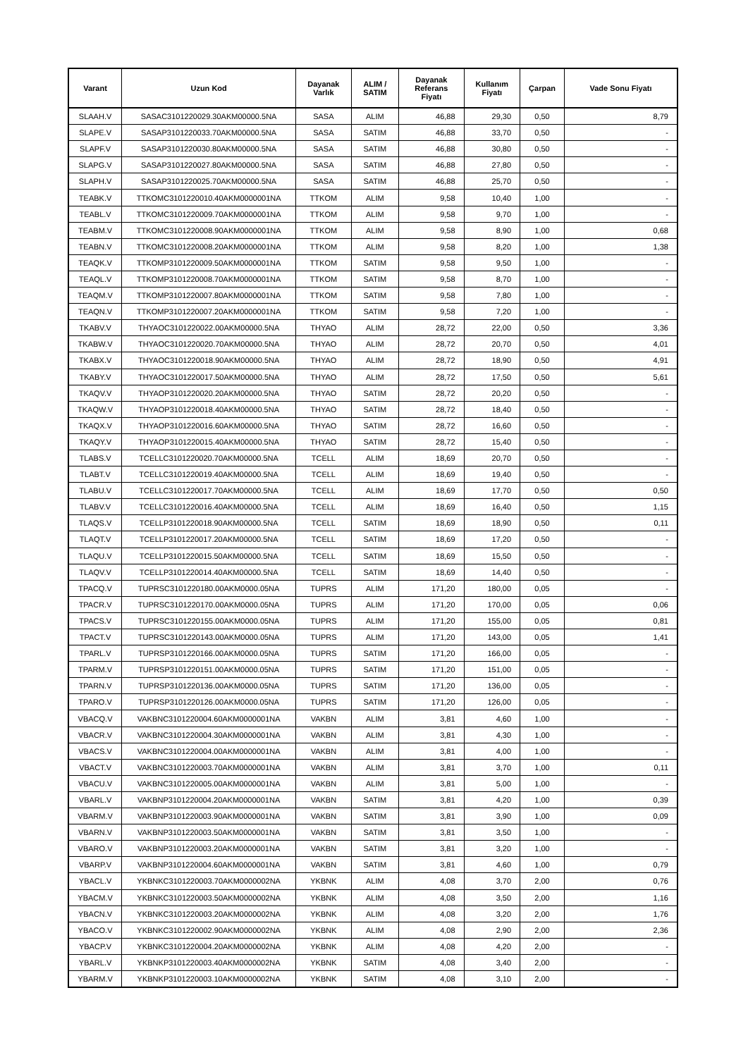| Varant | Uzun Kod | Dayanak Varlık | ALIM / SATIM | Dayanak Referans Fiyatı | Kullanım Fiyatı | Çarpan | Vade Sonu Fiyatı |
| --- | --- | --- | --- | --- | --- | --- | --- |
| SLAAH.V | SASAC3101220029.30AKM00000.5NA | SASA | ALIM | 46,88 | 29,30 | 0,50 | 8,79 |
| SLAPE.V | SASAP3101220033.70AKM00000.5NA | SASA | SATIM | 46,88 | 33,70 | 0,50 | - |
| SLAPF.V | SASAP3101220030.80AKM00000.5NA | SASA | SATIM | 46,88 | 30,80 | 0,50 | - |
| SLAPG.V | SASAP3101220027.80AKM00000.5NA | SASA | SATIM | 46,88 | 27,80 | 0,50 | - |
| SLAPH.V | SASAP3101220025.70AKM00000.5NA | SASA | SATIM | 46,88 | 25,70 | 0,50 | - |
| TEABK.V | TTKOMC3101220010.40AKM0000001NA | TTKOM | ALIM | 9,58 | 10,40 | 1,00 | - |
| TEABL.V | TTKOMC3101220009.70AKM0000001NA | TTKOM | ALIM | 9,58 | 9,70 | 1,00 | - |
| TEABM.V | TTKOMC3101220008.90AKM0000001NA | TTKOM | ALIM | 9,58 | 8,90 | 1,00 | 0,68 |
| TEABN.V | TTKOMC3101220008.20AKM0000001NA | TTKOM | ALIM | 9,58 | 8,20 | 1,00 | 1,38 |
| TEAQK.V | TTKOMP3101220009.50AKM0000001NA | TTKOM | SATIM | 9,58 | 9,50 | 1,00 | - |
| TEAQL.V | TTKOMP3101220008.70AKM0000001NA | TTKOM | SATIM | 9,58 | 8,70 | 1,00 | - |
| TEAQM.V | TTKOMP3101220007.80AKM0000001NA | TTKOM | SATIM | 9,58 | 7,80 | 1,00 | - |
| TEAQN.V | TTKOMP3101220007.20AKM0000001NA | TTKOM | SATIM | 9,58 | 7,20 | 1,00 | - |
| TKABV.V | THYAOC3101220022.00AKM00000.5NA | THYAO | ALIM | 28,72 | 22,00 | 0,50 | 3,36 |
| TKABW.V | THYAOC3101220020.70AKM00000.5NA | THYAO | ALIM | 28,72 | 20,70 | 0,50 | 4,01 |
| TKABX.V | THYAOC3101220018.90AKM00000.5NA | THYAO | ALIM | 28,72 | 18,90 | 0,50 | 4,91 |
| TKABY.V | THYAOC3101220017.50AKM00000.5NA | THYAO | ALIM | 28,72 | 17,50 | 0,50 | 5,61 |
| TKAQV.V | THYAOP3101220020.20AKM00000.5NA | THYAO | SATIM | 28,72 | 20,20 | 0,50 | - |
| TKAQW.V | THYAOP3101220018.40AKM00000.5NA | THYAO | SATIM | 28,72 | 18,40 | 0,50 | - |
| TKAQX.V | THYAOP3101220016.60AKM00000.5NA | THYAO | SATIM | 28,72 | 16,60 | 0,50 | - |
| TKAQY.V | THYAOP3101220015.40AKM00000.5NA | THYAO | SATIM | 28,72 | 15,40 | 0,50 | - |
| TLABS.V | TCELLC3101220020.70AKM00000.5NA | TCELL | ALIM | 18,69 | 20,70 | 0,50 | - |
| TLABT.V | TCELLC3101220019.40AKM00000.5NA | TCELL | ALIM | 18,69 | 19,40 | 0,50 | - |
| TLABU.V | TCELLC3101220017.70AKM00000.5NA | TCELL | ALIM | 18,69 | 17,70 | 0,50 | 0,50 |
| TLABV.V | TCELLC3101220016.40AKM00000.5NA | TCELL | ALIM | 18,69 | 16,40 | 0,50 | 1,15 |
| TLAQS.V | TCELLP3101220018.90AKM00000.5NA | TCELL | SATIM | 18,69 | 18,90 | 0,50 | 0,11 |
| TLAQT.V | TCELLP3101220017.20AKM00000.5NA | TCELL | SATIM | 18,69 | 17,20 | 0,50 | - |
| TLAQU.V | TCELLP3101220015.50AKM00000.5NA | TCELL | SATIM | 18,69 | 15,50 | 0,50 | - |
| TLAQV.V | TCELLP3101220014.40AKM00000.5NA | TCELL | SATIM | 18,69 | 14,40 | 0,50 | - |
| TPACQ.V | TUPRSC3101220180.00AKM0000.05NA | TUPRS | ALIM | 171,20 | 180,00 | 0,05 | - |
| TPACR.V | TUPRSC3101220170.00AKM0000.05NA | TUPRS | ALIM | 171,20 | 170,00 | 0,05 | 0,06 |
| TPACS.V | TUPRSC3101220155.00AKM0000.05NA | TUPRS | ALIM | 171,20 | 155,00 | 0,05 | 0,81 |
| TPACT.V | TUPRSC3101220143.00AKM0000.05NA | TUPRS | ALIM | 171,20 | 143,00 | 0,05 | 1,41 |
| TPARL.V | TUPRSP3101220166.00AKM0000.05NA | TUPRS | SATIM | 171,20 | 166,00 | 0,05 | - |
| TPARM.V | TUPRSP3101220151.00AKM0000.05NA | TUPRS | SATIM | 171,20 | 151,00 | 0,05 | - |
| TPARN.V | TUPRSP3101220136.00AKM0000.05NA | TUPRS | SATIM | 171,20 | 136,00 | 0,05 | - |
| TPARO.V | TUPRSP3101220126.00AKM0000.05NA | TUPRS | SATIM | 171,20 | 126,00 | 0,05 | - |
| VBACQ.V | VAKBNC3101220004.60AKM0000001NA | VAKBN | ALIM | 3,81 | 4,60 | 1,00 | - |
| VBACR.V | VAKBNC3101220004.30AKM0000001NA | VAKBN | ALIM | 3,81 | 4,30 | 1,00 | - |
| VBACS.V | VAKBNC3101220004.00AKM0000001NA | VAKBN | ALIM | 3,81 | 4,00 | 1,00 | - |
| VBACT.V | VAKBNC3101220003.70AKM0000001NA | VAKBN | ALIM | 3,81 | 3,70 | 1,00 | 0,11 |
| VBACU.V | VAKBNC3101220005.00AKM0000001NA | VAKBN | ALIM | 3,81 | 5,00 | 1,00 | - |
| VBARL.V | VAKBNP3101220004.20AKM0000001NA | VAKBN | SATIM | 3,81 | 4,20 | 1,00 | 0,39 |
| VBARM.V | VAKBNP3101220003.90AKM0000001NA | VAKBN | SATIM | 3,81 | 3,90 | 1,00 | 0,09 |
| VBARN.V | VAKBNP3101220003.50AKM0000001NA | VAKBN | SATIM | 3,81 | 3,50 | 1,00 | - |
| VBARO.V | VAKBNP3101220003.20AKM0000001NA | VAKBN | SATIM | 3,81 | 3,20 | 1,00 | - |
| VBARP.V | VAKBNP3101220004.60AKM0000001NA | VAKBN | SATIM | 3,81 | 4,60 | 1,00 | 0,79 |
| YBACL.V | YKBNKC3101220003.70AKM0000002NA | YKBNK | ALIM | 4,08 | 3,70 | 2,00 | 0,76 |
| YBACM.V | YKBNKC3101220003.50AKM0000002NA | YKBNK | ALIM | 4,08 | 3,50 | 2,00 | 1,16 |
| YBACN.V | YKBNKC3101220003.20AKM0000002NA | YKBNK | ALIM | 4,08 | 3,20 | 2,00 | 1,76 |
| YBACO.V | YKBNKC3101220002.90AKM0000002NA | YKBNK | ALIM | 4,08 | 2,90 | 2,00 | 2,36 |
| YBACP.V | YKBNKC3101220004.20AKM0000002NA | YKBNK | ALIM | 4,08 | 4,20 | 2,00 | - |
| YBARL.V | YKBNKP3101220003.40AKM0000002NA | YKBNK | SATIM | 4,08 | 3,40 | 2,00 | - |
| YBARM.V | YKBNKP3101220003.10AKM0000002NA | YKBNK | SATIM | 4,08 | 3,10 | 2,00 | - |